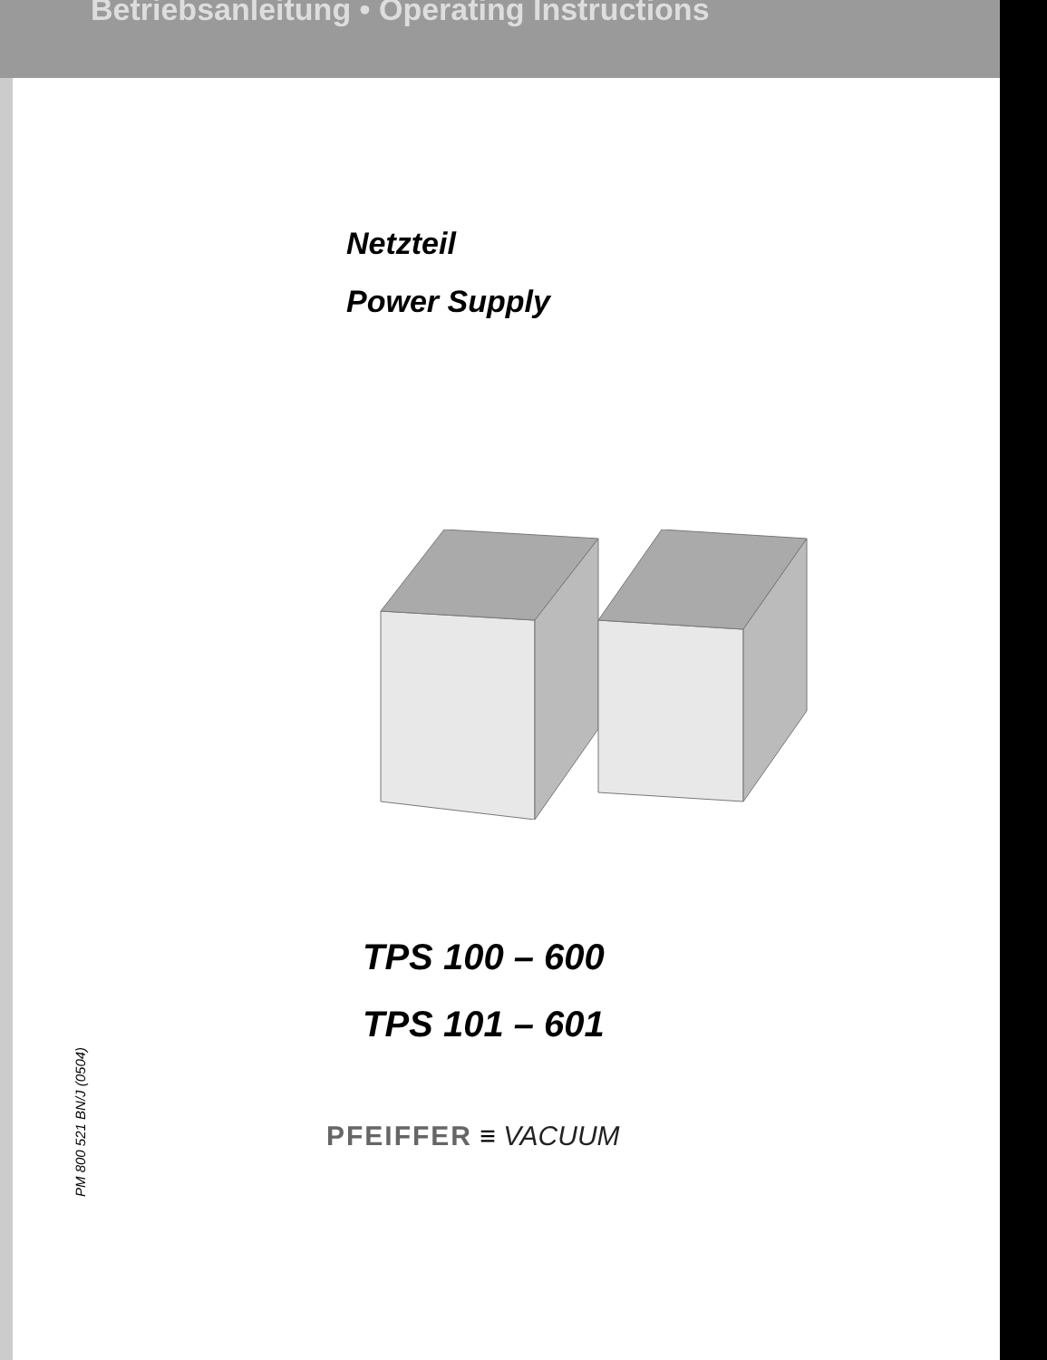Betriebsanleitung • Operating Instructions
Netzteil
Power Supply
TPS 100 – 600
TPS 101 – 601
PM 800 521 BN/J (0504)
PFEIFFER ≡ VACUUM